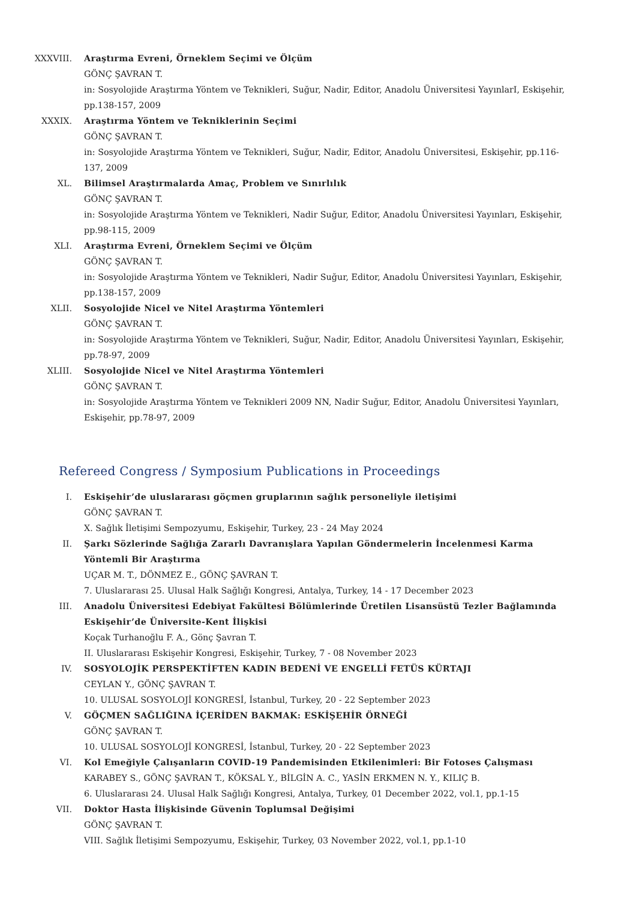XXXVIII. Araştırma Evreni, Örneklem Seçimi ve Ölçüm
GÖNÇ ŞAVRAN T.
in: Sosyolojide Araştırma Yöntem ve Teknikleri, Suğur, Nadir, Editor, Anadolu Üniversitesi YayınlarI, Eskişehir, pp.138-157, 2009
XXXIX. Araştırma Yöntem ve Tekniklerinin Seçimi
GÖNÇ ŞAVRAN T.
in: Sosyolojide Araştırma Yöntem ve Teknikleri, Suğur, Nadir, Editor, Anadolu Üniversitesi, Eskişehir, pp.116-137, 2009
XL. Bilimsel Araştırmalarda Amaç, Problem ve Sınırlılık
GÖNÇ ŞAVRAN T.
in: Sosyolojide Araştırma Yöntem ve Teknikleri, Nadir Suğur, Editor, Anadolu Üniversitesi Yayınları, Eskişehir, pp.98-115, 2009
XLI. Araştırma Evreni, Örneklem Seçimi ve Ölçüm
GÖNÇ ŞAVRAN T.
in: Sosyolojide Araştırma Yöntem ve Teknikleri, Nadir Suğur, Editor, Anadolu Üniversitesi Yayınları, Eskişehir, pp.138-157, 2009
XLII. Sosyolojide Nicel ve Nitel Araştırma Yöntemleri
GÖNÇ ŞAVRAN T.
in: Sosyolojide Araştırma Yöntem ve Teknikleri, Suğur, Nadir, Editor, Anadolu Üniversitesi Yayınları, Eskişehir, pp.78-97, 2009
XLIII. Sosyolojide Nicel ve Nitel Araştırma Yöntemleri
GÖNÇ ŞAVRAN T.
in: Sosyolojide Araştırma Yöntem ve Teknikleri 2009 NN, Nadir Suğur, Editor, Anadolu Üniversitesi Yayınları, Eskişehir, pp.78-97, 2009
Refereed Congress / Symposium Publications in Proceedings
I. Eskişehir’de uluslararası göçmen gruplarının sağlık personeliyle iletişimi
GÖNÇ ŞAVRAN T.
X. Sağlık İletişimi Sempozyumu, Eskişehir, Turkey, 23 - 24 May 2024
II. Şarkı Sözlerinde Sağlığa Zararlı Davranışlara Yapılan Göndermelerin İncelenmesi Karma Yöntemli Bir Araştırma
UÇAR M. T., DÖNMEZ E., GÖNÇ ŞAVRAN T.
7. Uluslararası 25. Ulusal Halk Sağlığı Kongresi, Antalya, Turkey, 14 - 17 December 2023
III. Anadolu Üniversitesi Edebiyat Fakültesi Bölümlerinde Üretilen Lisansüstü Tezler Bağlamında Eskişehir’de Üniversite-Kent İlişkisi
Koçak Turhanoğlu F. A., Gönç Şavran T.
II. Uluslararası Eskişehir Kongresi, Eskişehir, Turkey, 7 - 08 November 2023
IV. SOSYOLOJİK PERSPEKTİFTEN KADIN BEDENİ VE ENGELLİ FETÜS KÜRTAJI
CEYLAN Y., GÖNÇ ŞAVRAN T.
10. ULUSAL SOSYOLOJİ KONGRESİ, İstanbul, Turkey, 20 - 22 September 2023
V. GÖÇMEN SAĞLIĞINA İÇERİDEN BAKMAK: ESKİŞEHİR ÖRNEĞİ
GÖNÇ ŞAVRAN T.
10. ULUSAL SOSYOLOJİ KONGRESİ, İstanbul, Turkey, 20 - 22 September 2023
VI. Kol Emeğiyle Çalışanların COVID-19 Pandemisinden Etkilenimleri: Bir Fotoses Çalışması
KARABEY S., GÖNÇ ŞAVRAN T., KÖKSAL Y., BİLGİN A. C., YASİN ERKMEN N. Y., KILIÇ B.
6. Uluslararası 24. Ulusal Halk Sağlığı Kongresi, Antalya, Turkey, 01 December 2022, vol.1, pp.1-15
VII. Doktor Hasta İlişkisinde Güvenin Toplumsal Değişimi
GÖNÇ ŞAVRAN T.
VIII. Sağlık İletişimi Sempozyumu, Eskişehir, Turkey, 03 November 2022, vol.1, pp.1-10